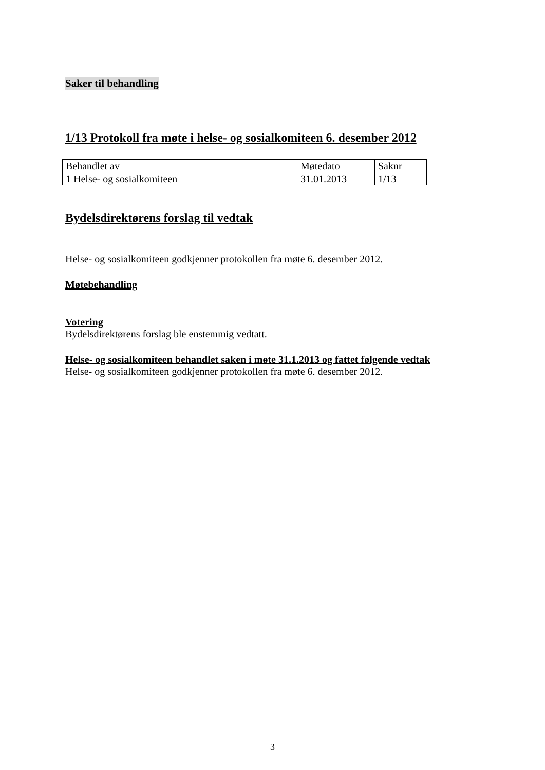Saker til behandling
1/13 Protokoll fra møte i helse- og sosialkomiteen 6. desember 2012
| Behandlet av | Møtedato | Saknr |
| 1 Helse- og sosialkomiteen | 31.01.2013 | 1/13 |
Bydelsdirektørens forslag til vedtak
Helse- og sosialkomiteen godkjenner protokollen fra møte 6. desember 2012.
Møtebehandling
Votering
Bydelsdirektørens forslag ble enstemmig vedtatt.
Helse- og sosialkomiteen behandlet saken i møte 31.1.2013 og fattet følgende vedtak
Helse- og sosialkomiteen godkjenner protokollen fra møte 6. desember 2012.
3